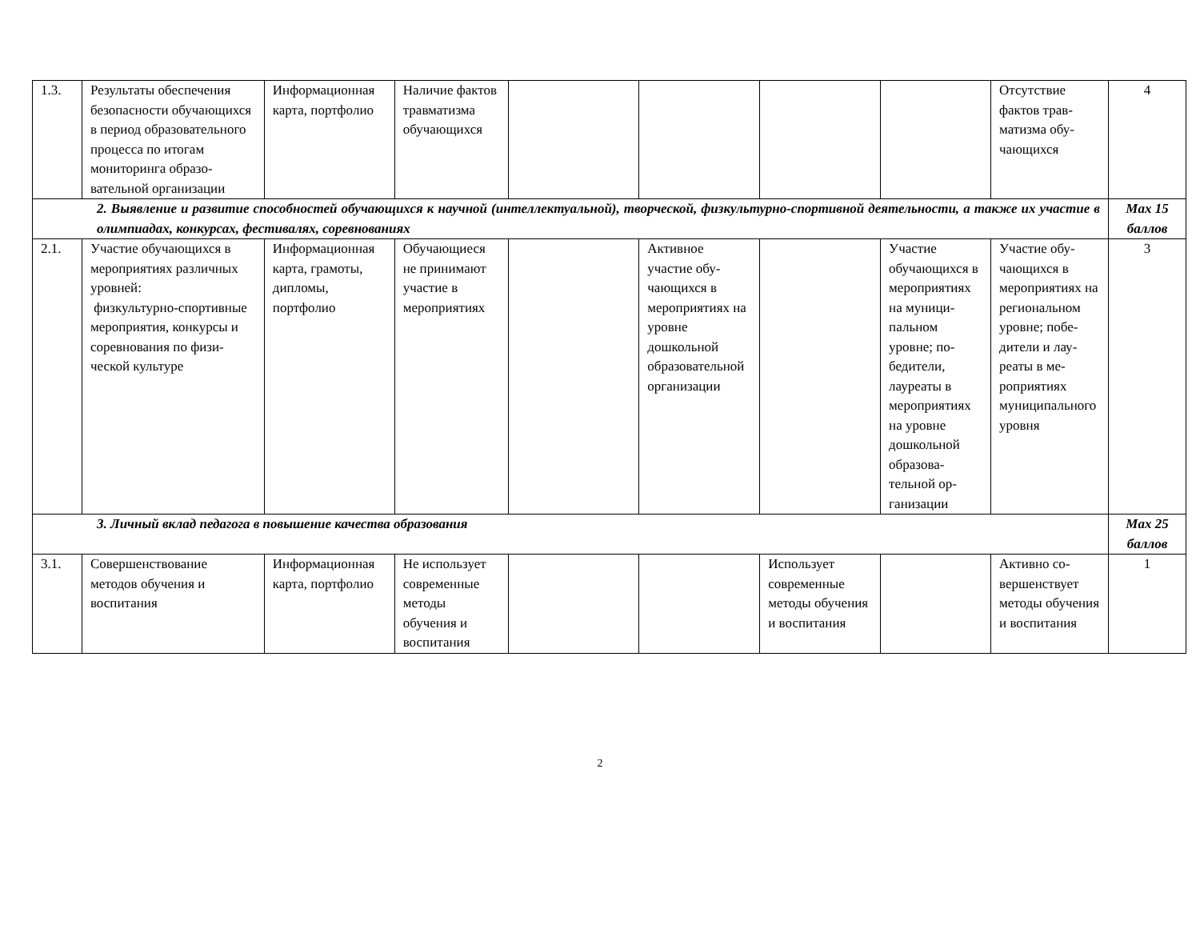| 1.3. | Результаты обеспече­ния безопасности обучающихся в пери­од образовательного процесса по итогам мониторинга образо­вательной организа­ции | Информацион­ная карта, портфолио | Наличие фактов трав­матизма обучающих­ся | | | | | Отсутствие фактов трав­матизма обу­чающихся | 4 |
| 2. Выявление и развитие способностей обучающихся к научной (интеллектуальной), творческой, физкультурно-спортивной деятельности, а также их участие в олимпиадах, конкурсах, фестивалях, соревнованиях | | | | | | | | | Max 15 баллов |
| 2.1. | Участие обучающихся в мероприятиях раз­личных уровней: физкультурно-спортивные меропри­ятия, конкурсы и со­ревнования по физи­ческой культуре | Информацион­ная карта, гра­моты, дипло­мы, портфолио | Обучающие­ся не принимают участие в мероприяти­ях | | Активное участие обу­чающихся в мероприятиях на уровне дошкольной образователь­ной организа­ции | | Участие обучающих­ся в меро­приятиях на муници­пальном уровне; по­бедители, лауреаты в мероприяти­ях на уровне дошкольной образова­тельной ор­ганизации | Участие обу­чающихся в мероприяти­ях на регио­нальном уровне; побе­дители и лау­реаты в ме­роприятиях муниципаль­ного уровня | 3 |
| 3. Личный вклад педагога в повышение качества образования | | | | | | | | | Max 25 баллов |
| 3.1. | Совершенствование методов обучения и воспитания | Информацион­ная карта, портфолио | Не использу­ет современ­ные методы обучения и воспитания | | | Использует современные методы обу­чения и вос­питания | | Активно со­вершенствует методы обу­чения и вос­питания | 1 |
2